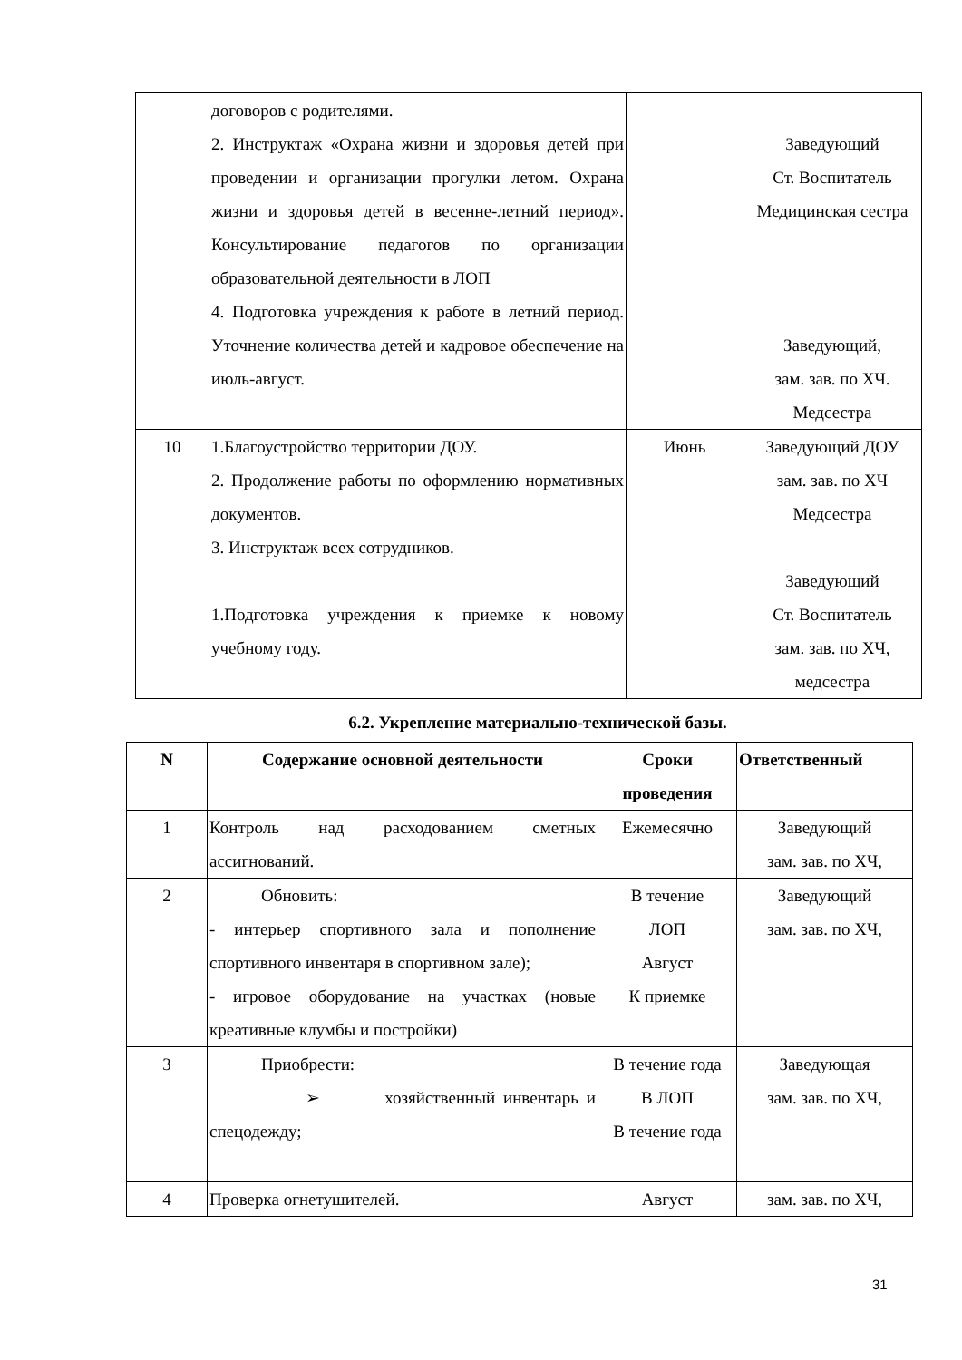| | договоров с родителями. 2. Инструктаж «Охрана жизни и здоровья детей при проведении и организации прогулки летом. Охрана жизни и здоровья детей в весенне-летний период». Консультирование педагогов по организации образовательной деятельности в ЛОП 4. Подготовка учреждения к работе в летний период. Уточнение количества детей и кадровое обеспечение на июль-август. | | Заведующий Ст. Воспитатель Медицинская сестра Заведующий, зам. зав. по ХЧ. Медсестра |
| 10 | 1.Благоустройство территории ДОУ. 2. Продолжение работы по оформлению нормативных документов. 3. Инструктаж всех сотрудников. 1.Подготовка учреждения к приемке к новому учебному году. | Июнь | Заведующий ДОУ зам. зав. по ХЧ Медсестра Заведующий Ст. Воспитатель зам. зав. по ХЧ, медсестра |
6.2. Укрепление материально-технической базы.
| N | Содержание основной деятельности | Сроки проведения | Ответственный |
| --- | --- | --- | --- |
| 1 | Контроль над расходованием сметных ассигнований. | Ежемесячно | Заведующий зам. зав. по ХЧ, |
| 2 | Обновить: - интерьер спортивного зала и пополнение спортивного инвентаря в спортивном зале); - игровое оборудование на участках (новые креативные клумбы и постройки) | В течение ЛОП Август К приемке | Заведующий зам. зав. по ХЧ, |
| 3 | Приобрести: ➢ хозяйственный инвентарь и спецодежду; | В течение года В ЛОП В течение года | Заведующая зам. зав. по ХЧ, |
| 4 | Проверка огнетушителей. | Август | зам. зав. по ХЧ, |
31